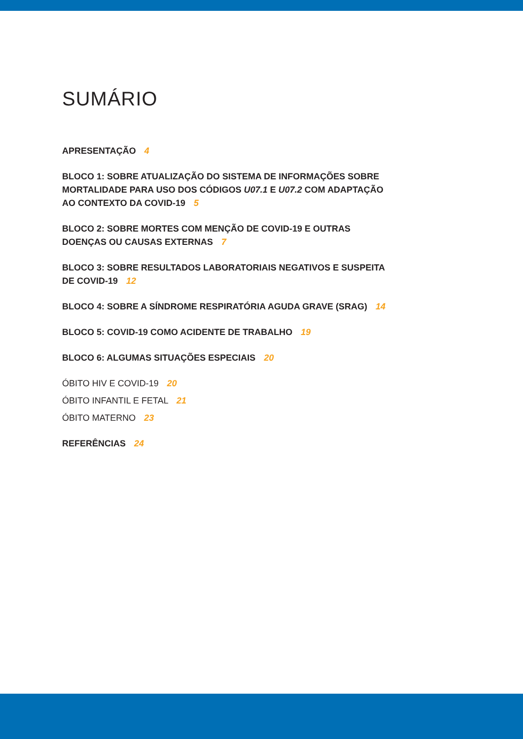SUMÁRIO
APRESENTAÇÃO 4
BLOCO 1: SOBRE ATUALIZAÇÃO DO SISTEMA DE INFORMAÇÕES SOBRE MORTALIDADE PARA USO DOS CÓDIGOS U07.1 E U07.2 COM ADAPTAÇÃO AO CONTEXTO DA COVID-19 5
BLOCO 2: SOBRE MORTES COM MENÇÃO DE COVID-19 E OUTRAS DOENÇAS OU CAUSAS EXTERNAS 7
BLOCO 3: SOBRE RESULTADOS LABORATORIAIS NEGATIVOS E SUSPEITA DE COVID-19 12
BLOCO 4: SOBRE A SÍNDROME RESPIRATÓRIA AGUDA GRAVE (SRAG) 14
BLOCO 5: COVID-19 COMO ACIDENTE DE TRABALHO 19
BLOCO 6: ALGUMAS SITUAÇÕES ESPECIAIS 20
ÓBITO HIV E COVID-19 20
ÓBITO INFANTIL E FETAL 21
ÓBITO MATERNO 23
REFERÊNCIAS 24